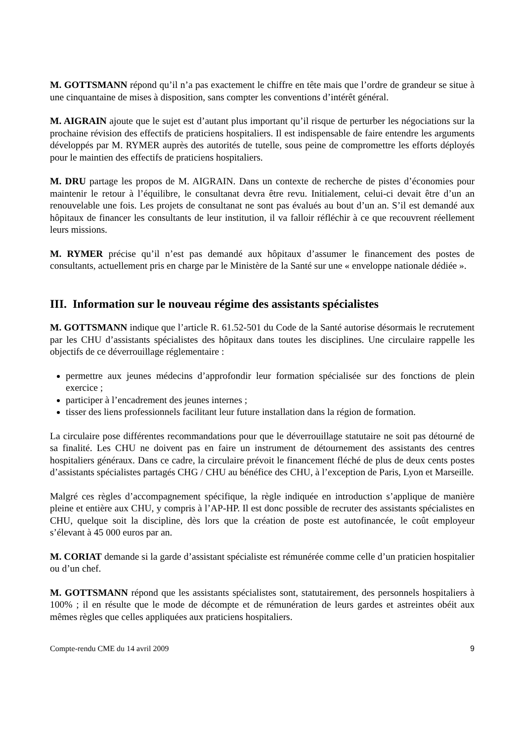M. GOTTSMANN répond qu’il n’a pas exactement le chiffre en tête mais que l’ordre de grandeur se situe à une cinquantaine de mises à disposition, sans compter les conventions d’intérêt général.
M. AIGRAIN ajoute que le sujet est d’autant plus important qu’il risque de perturber les négociations sur la prochaine révision des effectifs de praticiens hospitaliers. Il est indispensable de faire entendre les arguments développés par M. RYMER auprès des autorités de tutelle, sous peine de compromettre les efforts déployés pour le maintien des effectifs de praticiens hospitaliers.
M. DRU partage les propos de M. AIGRAIN. Dans un contexte de recherche de pistes d’économies pour maintenir le retour à l’équilibre, le consultanat devra être revu. Initialement, celui-ci devait être d’un an renouvelable une fois. Les projets de consultanat ne sont pas évalués au bout d’un an. S’il est demandé aux hôpitaux de financer les consultants de leur institution, il va falloir réfléchir à ce que recouvrent réellement leurs missions.
M. RYMER précise qu’il n’est pas demandé aux hôpitaux d’assumer le financement des postes de consultants, actuellement pris en charge par le Ministère de la Santé sur une « enveloppe nationale dédiée ».
III. Information sur le nouveau régime des assistants spécialistes
M. GOTTSMANN indique que l’article R. 61.52-501 du Code de la Santé autorise désormais le recrutement par les CHU d’assistants spécialistes des hôpitaux dans toutes les disciplines. Une circulaire rappelle les objectifs de ce déverrouillage réglementaire :
permettre aux jeunes médecins d’approfondir leur formation spécialisée sur des fonctions de plein exercice ;
participer à l’encadrement des jeunes internes ;
tisser des liens professionnels facilitant leur future installation dans la région de formation.
La circulaire pose différentes recommandations pour que le déverrouillage statutaire ne soit pas détourné de sa finalité. Les CHU ne doivent pas en faire un instrument de détournement des assistants des centres hospitaliers généraux. Dans ce cadre, la circulaire prévoit le financement fléché de plus de deux cents postes d’assistants spécialistes partagés CHG / CHU au bénéfice des CHU, à l’exception de Paris, Lyon et Marseille.
Malgré ces règles d’accompagnement spécifique, la règle indiquée en introduction s’applique de manière pleine et entière aux CHU, y compris à l’AP-HP. Il est donc possible de recruter des assistants spécialistes en CHU, quelque soit la discipline, dès lors que la création de poste est autofinancée, le coût employeur s’élevant à 45 000 euros par an.
M. CORIAT demande si la garde d’assistant spécialiste est rémunérée comme celle d’un praticien hospitalier ou d’un chef.
M. GOTTSMANN répond que les assistants spécialistes sont, statutairement, des personnels hospitaliers à 100% ; il en résulte que le mode de décompte et de rémunération de leurs gardes et astreintes obéit aux mêmes règles que celles appliquées aux praticiens hospitaliers.
Compte-rendu CME du 14 avril 2009 9